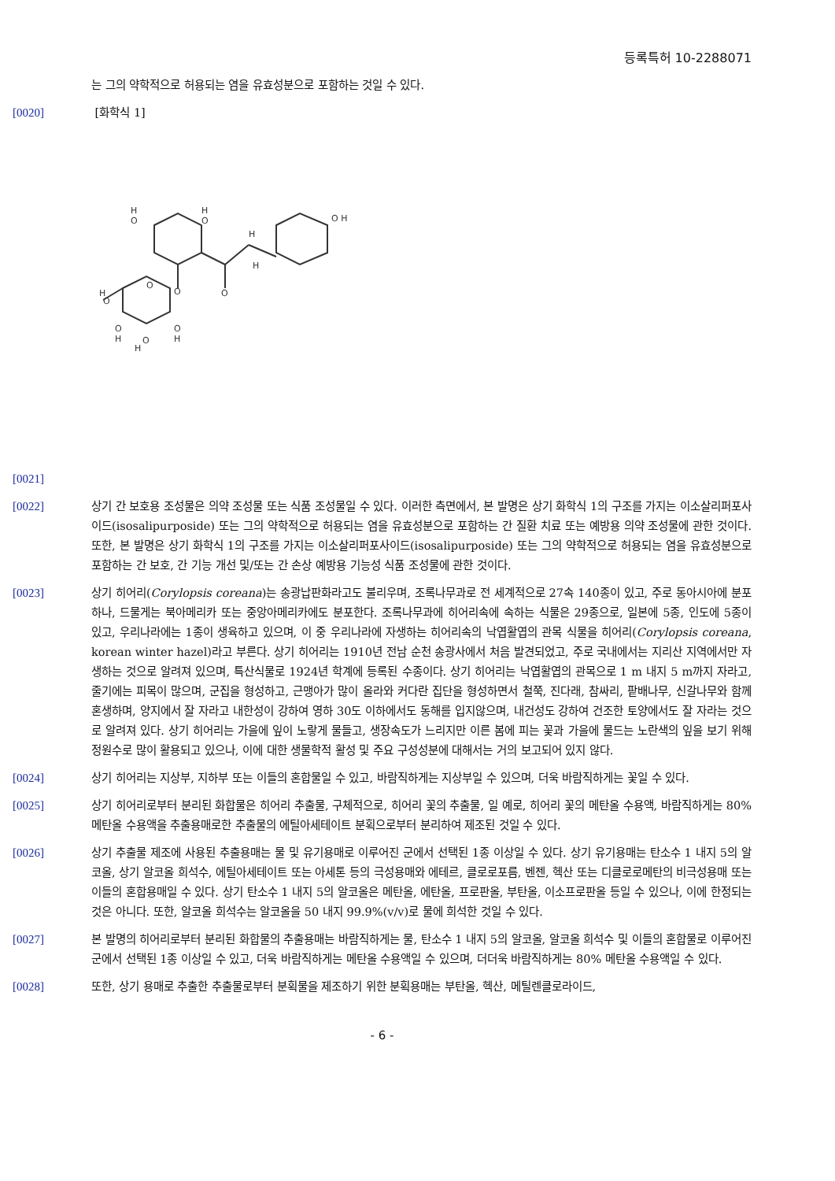등록특허 10-2288071
는 그의 약학적으로 허용되는 염을 유효성분으로 포함하는 것일 수 있다.
[0020] [화학식 1]
O
O
O
O H
H
O
H
O
H
O
O
H
O
H
O
H
H
H
[0021]
[0022] 상기 간 보호용 조성물은 의약 조성물 또는 식품 조성물일 수 있다. 이러한 측면에서, 본 발명은 상기 화학식 1의 구조를 가지는 이소살리퍼포사이드(isosalipurposide) 또는 그의 약학적으로 허용되는 염을 유효성분으로 포함하는 간 질환 치료 또는 예방용 의약 조성물에 관한 것이다. 또한, 본 발명은 상기 화학식 1의 구조를 가지는 이소살리퍼포사이드(isosalipurposide) 또는 그의 약학적으로 허용되는 염을 유효성분으로 포함하는 간 보호, 간 기능 개선 및/또는 간 손상 예방용 기능성 식품 조성물에 관한 것이다.
[0023] 상기 히어리(Corylopsis coreana)는 송광납판화라고도 불리우며, 조록나무과로 전 세계적으로 27속 140종이 있고, 주로 동아시아에 분포하나, 드물게는 북아메리카 또는 중앙아메리카에도 분포한다. 조록나무과에 히어리속에 속하는 식물은 29종으로, 일본에 5종, 인도에 5종이 있고, 우리나라에는 1종이 생육하고 있으며, 이 중 우리나라에 자생하는 히어리속의 낙엽활엽의 관목 식물을 히어리(Corylopsis coreana, korean winter hazel)라고 부른다. 상기 히어리는 1910년 전남 순천 송광사에서 처음 발견되었고, 주로 국내에서는 지리산 지역에서만 자생하는 것으로 알려져 있으며, 특산식물로 1924년 학계에 등록된 수종이다. 상기 히어리는 낙엽활엽의 관목으로 1 m 내지 5 m까지 자라고, 줄기에는 피목이 많으며, 군집을 형성하고, 근맹아가 많이 올라와 커다란 집단을 형성하면서 철쭉, 진다래, 참싸리, 팥배나무, 신갈나무와 함께 혼생하며, 양지에서 잘 자라고 내한성이 강하여 영하 30도 이하에서도 동해를 입지않으며, 내건성도 강하여 건조한 토양에서도 잘 자라는 것으로 알려져 있다. 상기 히어리는 가을에 잎이 노랗게 물들고, 생장속도가 느리지만 이른 봄에 피는 꽃과 가을에 물드는 노란색의 잎을 보기 위해 정원수로 많이 활용되고 있으나, 이에 대한 생물학적 활성 및 주요 구성성분에 대해서는 거의 보고되어 있지 않다.
[0024] 상기 히어리는 지상부, 지하부 또는 이들의 혼합물일 수 있고, 바람직하게는 지상부일 수 있으며, 더욱 바람직하게는 꽃일 수 있다.
[0025] 상기 히어리로부터 분리된 화합물은 히어리 추출물, 구체적으로, 히어리 꽃의 추출물, 일 예로, 히어리 꽃의 메탄올 수용액, 바람직하게는 80% 메탄올 수용액을 추출용매로한 추출물의 에틸아세테이트 분획으로부터 분리하여 제조된 것일 수 있다.
[0026] 상기 추출물 제조에 사용된 추출용매는 물 및 유기용매로 이루어진 군에서 선택된 1종 이상일 수 있다. 상기 유기용매는 탄소수 1 내지 5의 알코올, 상기 알코올 희석수, 에틸아세테이트 또는 아세톤 등의 극성용매와 에테르, 클로로포름, 벤젠, 헥산 또는 디클로로메탄의 비극성용매 또는 이들의 혼합용매일 수 있다. 상기 탄소수 1 내지 5의 알코올은 메탄올, 에탄올, 프로판올, 부탄올, 이소프로판올 등일 수 있으나, 이에 한정되는 것은 아니다. 또한, 알코올 희석수는 알코올을 50 내지 99.9%(v/v)로 물에 희석한 것일 수 있다.
[0027] 본 발명의 히어리로부터 분리된 화합물의 추출용매는 바람직하게는 물, 탄소수 1 내지 5의 알코올, 알코올 희석수 및 이들의 혼합물로 이루어진 군에서 선택된 1종 이상일 수 있고, 더욱 바람직하게는 메탄올 수용액일 수 있으며, 더더욱 바람직하게는 80% 메탄올 수용액일 수 있다.
[0028] 또한, 상기 용매로 추출한 추출물로부터 분획물을 제조하기 위한 분획용매는 부탄올, 헥산, 메틸렌클로라이드,
- 6 -